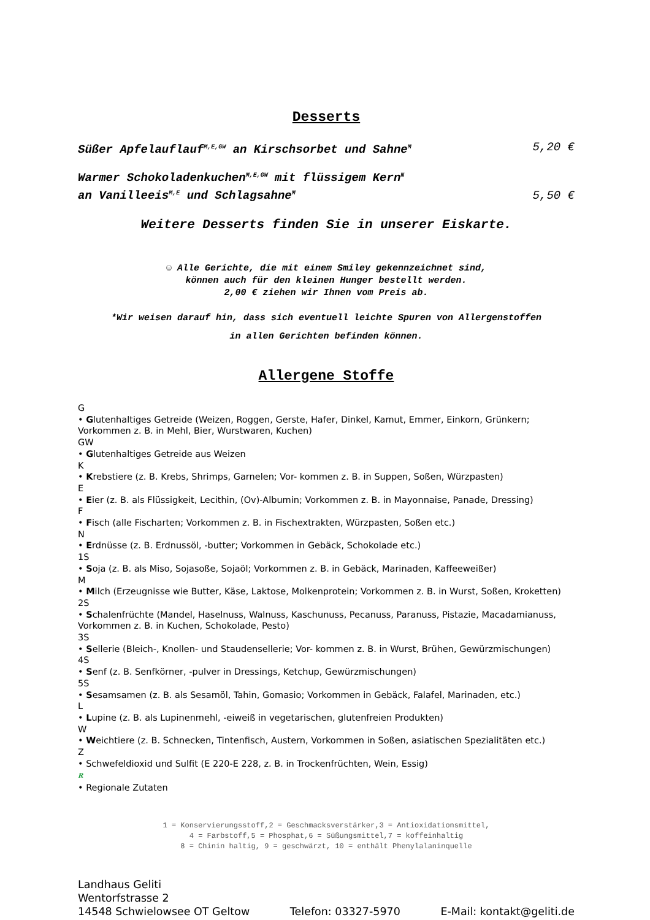Desserts
Süßer Apfelauflauf<sup>M,E,GW</sup> an Kirschsorbet und Sahne<sup>M</sup> 5,20 €
Warmer Schokoladenkuchen<sup>M,E,GW</sup> mit flüssigem Kern<sup>N</sup>
an Vanilleeis<sup>M,E</sup> und Schlagsahne<sup>M</sup> 5,50 €
Weitere Desserts finden Sie in unserer Eiskarte.
☺ Alle Gerichte, die mit einem Smiley gekennzeichnet sind,
können auch für den kleinen Hunger bestellt werden.
2,00 € ziehen wir Ihnen vom Preis ab.
*Wir weisen darauf hin, dass sich eventuell leichte Spuren von Allergenstoffen
in allen Gerichten befinden können.
Allergene Stoffe
G
• Glutenhaltiges Getreide (Weizen, Roggen, Gerste, Hafer, Dinkel, Kamut, Emmer, Einkorn, Grünkern; Vorkommen z. B. in Mehl, Bier, Wurstwaren, Kuchen)
GW
• Glutenhaltiges Getreide aus Weizen
K
• Krebstiere (z. B. Krebs, Shrimps, Garnelen; Vor- kommen z. B. in Suppen, Soßen, Würzpasten)
E
• Eier (z. B. als Flüssigkeit, Lecithin, (Ov)-Albumin; Vorkommen z. B. in Mayonnaise, Panade, Dressing)
F
• Fisch (alle Fischarten; Vorkommen z. B. in Fischextrakten, Würzpasten, Soßen etc.)
N
• Erdnüsse (z. B. Erdnussöl, -butter; Vorkommen in Gebäck, Schokolade etc.)
1S
• Soja (z. B. als Miso, Sojasoße, Sojaöl; Vorkommen z. B. in Gebäck, Marinaden, Kaffeeweißer)
M
• Milch (Erzeugnisse wie Butter, Käse, Laktose, Molkenprotein; Vorkommen z. B. in Wurst, Soßen, Kroketten)
2S
• Schalenfrüchte (Mandel, Haselnuss, Walnuss, Kaschunuss, Pecanuss, Paranuss, Pistazie, Macadamianuss, Vorkommen z. B. in Kuchen, Schokolade, Pesto)
3S
• Sellerie (Bleich-, Knollen- und Staudensellerie; Vor- kommen z. B. in Wurst, Brühen, Gewürzmischungen)
4S
• Senf (z. B. Senfkörner, -pulver in Dressings, Ketchup, Gewürzmischungen)
5S
• Sesamsamen (z. B. als Sesamöl, Tahin, Gomasio; Vorkommen in Gebäck, Falafel, Marinaden, etc.)
L
• Lupine (z. B. als Lupinenmehl, -eiweiß in vegetarischen, glutenfreien Produkten)
W
• Weichtiere (z. B. Schnecken, Tintenfisch, Austern, Vorkommen in Soßen, asiatischen Spezialitäten etc.)
Z
• Schwefeldioxid und Sulfit (E 220-E 228, z. B. in Trockenfrüchten, Wein, Essig)
R
• Regionale Zutaten
1 = Konservierungsstoff,2 = Geschmacksverstärker,3 = Antioxidationsmittel,
4 = Farbstoff,5 = Phosphat,6 = Süßungsmittel,7 = koffeinhaltig
8 = Chinin haltig, 9 = geschwärzt, 10 = enthält Phenylalaninquelle
Landhaus Geliti
Wentorfstrasse 2
14548 Schwielowsee OT Geltow Telefon: 03327-5970 E-Mail: kontakt@geliti.de